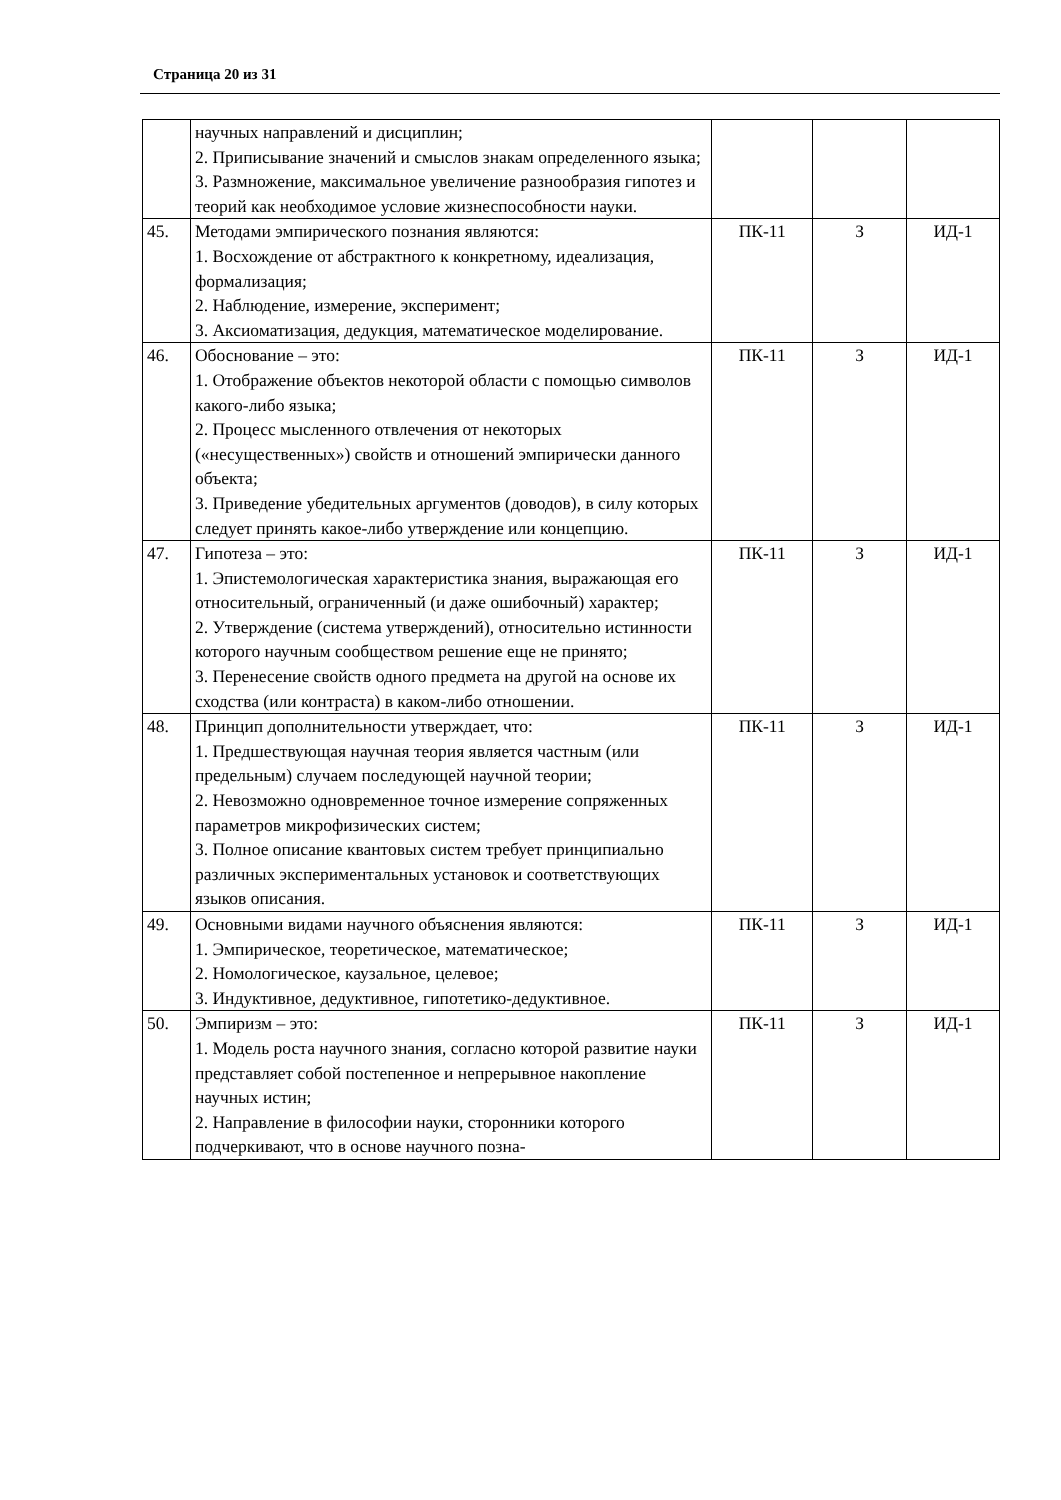Страница 20 из 31
| | научных направлений и дисциплин; 2. Приписывание значений и смыслов знакам определенного языка; 3. Размножение, максимальное увеличение разнообразия гипотез и теорий как необходимое условие жизнеспособности науки. | | | |
| 45. | Методами эмпирического познания являются: 1. Восхождение от абстрактного к конкретному, идеализация, формализация; 2. Наблюдение, измерение, эксперимент; 3. Аксиоматизация, дедукция, математическое моделирование. | ПК-11 | З | ИД-1 |
| 46. | Обоснование – это: 1. Отображение объектов некоторой области с помощью символов какого-либо языка; 2. Процесс мысленного отвлечения от некоторых («несущественных») свойств и отношений эмпирически данного объекта; 3. Приведение убедительных аргументов (доводов), в силу которых следует принять какое-либо утверждение или концепцию. | ПК-11 | З | ИД-1 |
| 47. | Гипотеза – это: 1. Эпистемологическая характеристика знания, выражающая его относительный, ограниченный (и даже ошибочный) характер; 2. Утверждение (система утверждений), относительно истинности которого научным сообществом решение еще не принято; 3. Перенесение свойств одного предмета на другой на основе их сходства (или контраста) в каком-либо отношении. | ПК-11 | З | ИД-1 |
| 48. | Принцип дополнительности утверждает, что: 1. Предшествующая научная теория является частным (или предельным) случаем последующей научной теории; 2. Невозможно одновременное точное измерение сопряженных параметров микрофизических систем; 3. Полное описание квантовых систем требует принципиально различных экспериментальных установок и соответствующих языков описания. | ПК-11 | З | ИД-1 |
| 49. | Основными видами научного объяснения являются: 1. Эмпирическое, теоретическое, математическое; 2. Номологическое, каузальное, целевое; 3. Индуктивное, дедуктивное, гипотетико-дедуктивное. | ПК-11 | З | ИД-1 |
| 50. | Эмпиризм – это: 1. Модель роста научного знания, согласно которой развитие науки представляет собой постепенное и непрерывное накопление научных истин; 2. Направление в философии науки, сторонники которого подчеркивают, что в основе научного позна- | ПК-11 | З | ИД-1 |